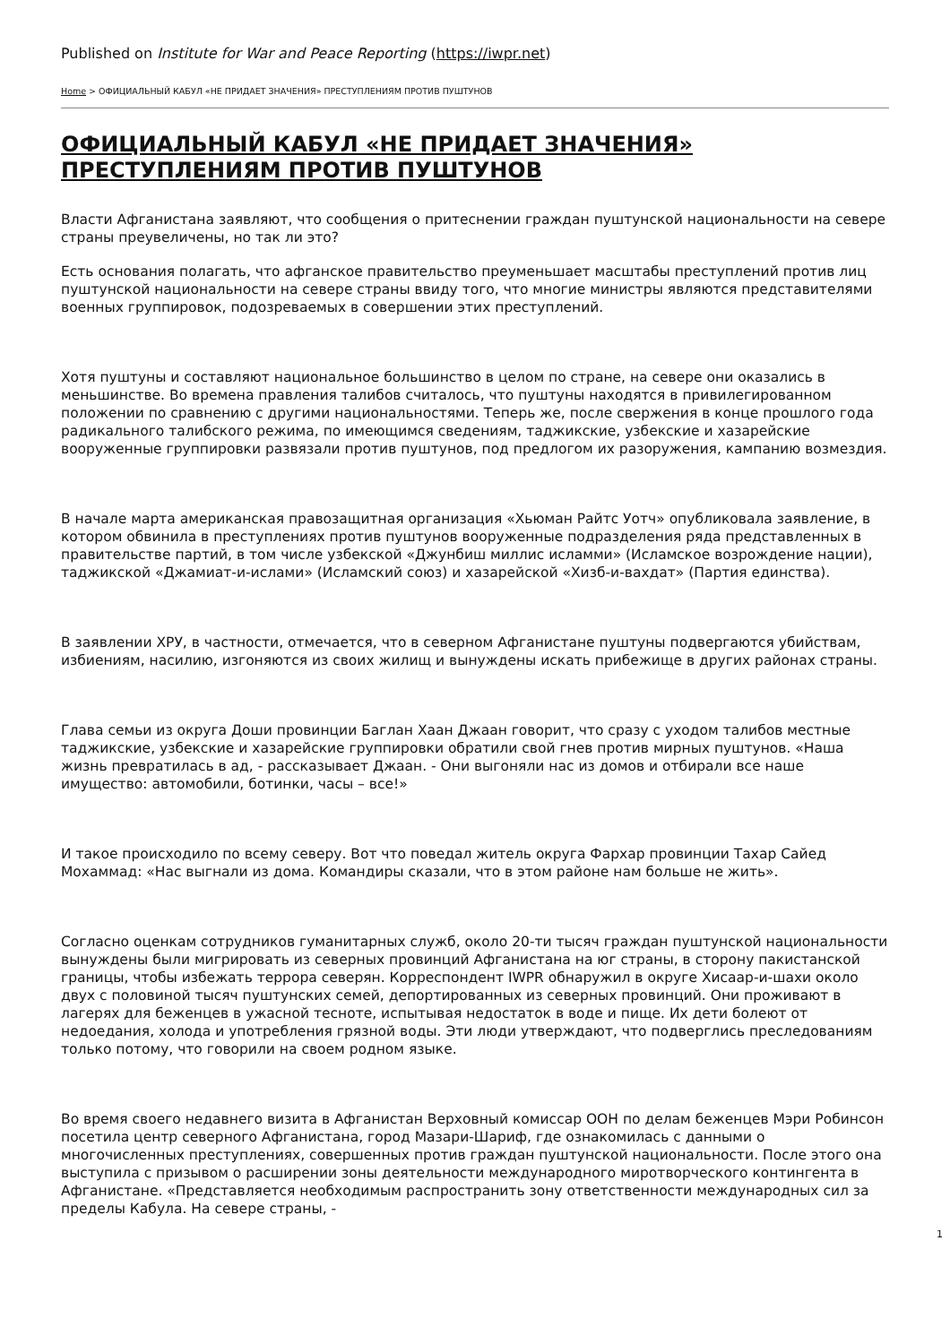Published on Institute for War and Peace Reporting (https://iwpr.net)
Home > ОФИЦИАЛЬНЫЙ КАБУЛ «НЕ ПРИДАЕТ ЗНАЧЕНИЯ» ПРЕСТУПЛЕНИЯМ ПРОТИВ ПУШТУНОВ
ОФИЦИАЛЬНЫЙ КАБУЛ «НЕ ПРИДАЕТ ЗНАЧЕНИЯ» ПРЕСТУПЛЕНИЯМ ПРОТИВ ПУШТУНОВ
Власти Афганистана заявляют, что сообщения о притеснении граждан пуштунской национальности на севере страны преувеличены, но так ли это?
Есть основания полагать, что афганское правительство преуменьшает масштабы преступлений против лиц пуштунской национальности на севере страны ввиду того, что многие министры являются представителями военных группировок, подозреваемых в совершении этих преступлений.
Хотя пуштуны и составляют национальное большинство в целом по стране, на севере они оказались в меньшинстве. Во времена правления талибов считалось, что пуштуны находятся в привилегированном положении по сравнению с другими национальностями. Теперь же, после свержения в конце прошлого года радикального талибского режима, по имеющимся сведениям, таджикские, узбекские и хазарейские вооруженные группировки развязали против пуштунов, под предлогом их разоружения, кампанию возмездия.
В начале марта американская правозащитная организация «Хьюман Райтс Уотч» опубликовала заявление, в котором обвинила в преступлениях против пуштунов вооруженные подразделения ряда представленных в правительстве партий, в том числе узбекской «Джунбиш миллис исламми» (Исламское возрождение нации), таджикской «Джамиат-и-ислами» (Исламский союз) и хазарейской «Хизб-и-вахдат» (Партия единства).
В заявлении ХРУ, в частности, отмечается, что в северном Афганистане пуштуны подвергаются убийствам, избиениям, насилию, изгоняются из своих жилищ и вынуждены искать прибежище в других районах страны.
Глава семьи из округа Доши провинции Баглан Хаан Джаан говорит, что сразу с уходом талибов местные таджикские, узбекские и хазарейские группировки обратили свой гнев против мирных пуштунов. «Наша жизнь превратилась в ад, - рассказывает Джаан. - Они выгоняли нас из домов и отбирали все наше имущество: автомобили, ботинки, часы – все!»
И такое происходило по всему северу. Вот что поведал житель округа Фархар провинции Тахар Сайед Мохаммад: «Нас выгнали из дома. Командиры сказали, что в этом районе нам больше не жить».
Согласно оценкам сотрудников гуманитарных служб, около 20-ти тысяч граждан пуштунской национальности вынуждены были мигрировать из северных провинций Афганистана на юг страны, в сторону пакистанской границы, чтобы избежать террора северян. Корреспондент IWPR обнаружил в округе Хисаар-и-шахи около двух с половиной тысяч пуштунских семей, депортированных из северных провинций. Они проживают в лагерях для беженцев в ужасной тесноте, испытывая недостаток в воде и пище. Их дети болеют от недоедания, холода и употребления грязной воды. Эти люди утверждают, что подверглись преследованиям только потому, что говорили на своем родном языке.
Во время своего недавнего визита в Афганистан Верховный комиссар ООН по делам беженцев Мэри Робинсон посетила центр северного Афганистана, город Мазари-Шариф, где ознакомилась с данными о многочисленных преступлениях, совершенных против граждан пуштунской национальности. После этого она выступила с призывом о расширении зоны деятельности международного миротворческого контингента в Афганистане. «Представляется необходимым распространить зону ответственности международных сил за пределы Кабула. На севере страны, -
1